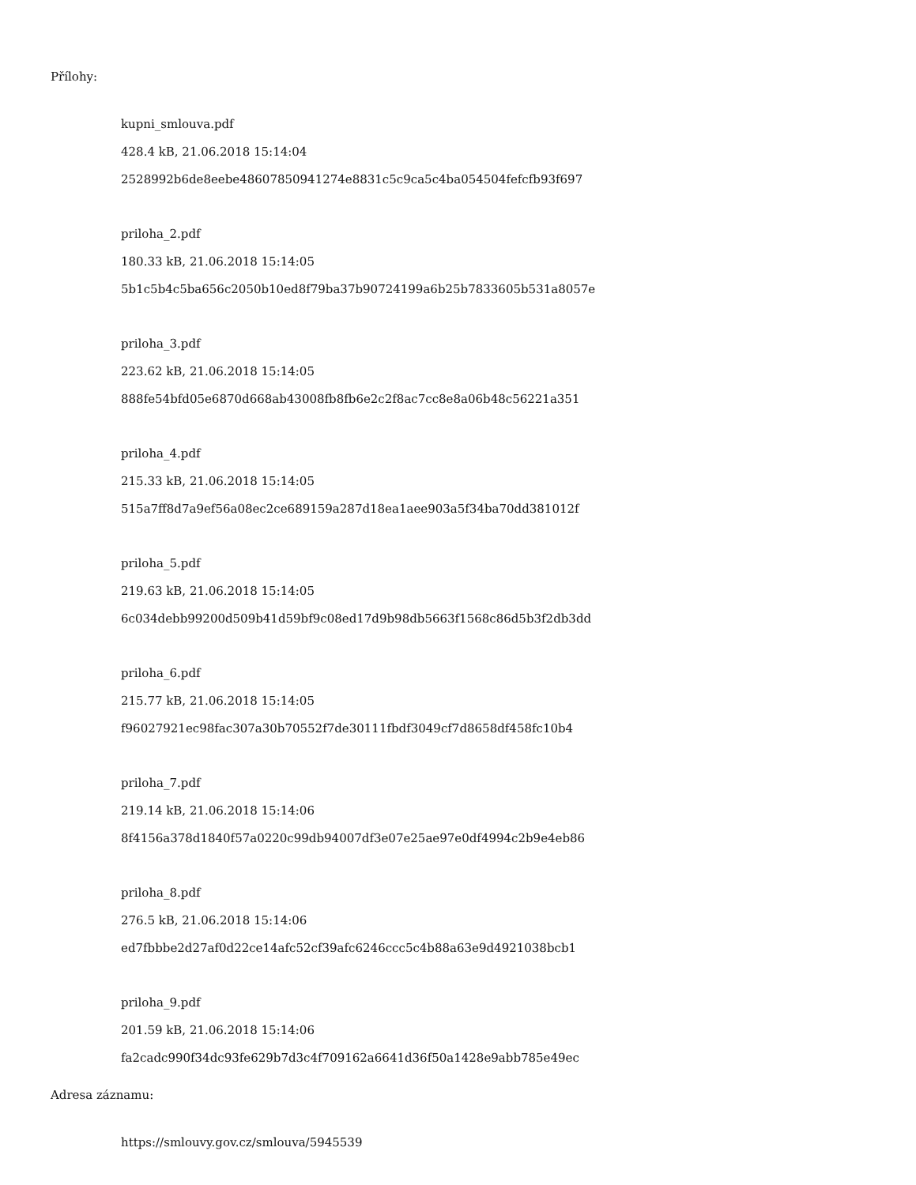Přílohy:
kupni_smlouva.pdf
428.4 kB, 21.06.2018 15:14:04
2528992b6de8eebe48607850941274e8831c5c9ca5c4ba054504fefcfb93f697
priloha_2.pdf
180.33 kB, 21.06.2018 15:14:05
5b1c5b4c5ba656c2050b10ed8f79ba37b90724199a6b25b7833605b531a8057e
priloha_3.pdf
223.62 kB, 21.06.2018 15:14:05
888fe54bfd05e6870d668ab43008fb8fb6e2c2f8ac7cc8e8a06b48c56221a351
priloha_4.pdf
215.33 kB, 21.06.2018 15:14:05
515a7ff8d7a9ef56a08ec2ce689159a287d18ea1aee903a5f34ba70dd381012f
priloha_5.pdf
219.63 kB, 21.06.2018 15:14:05
6c034debb99200d509b41d59bf9c08ed17d9b98db5663f1568c86d5b3f2db3dd
priloha_6.pdf
215.77 kB, 21.06.2018 15:14:05
f96027921ec98fac307a30b70552f7de30111fbdf3049cf7d8658df458fc10b4
priloha_7.pdf
219.14 kB, 21.06.2018 15:14:06
8f4156a378d1840f57a0220c99db94007df3e07e25ae97e0df4994c2b9e4eb86
priloha_8.pdf
276.5 kB, 21.06.2018 15:14:06
ed7fbbbe2d27af0d22ce14afc52cf39afc6246ccc5c4b88a63e9d4921038bcb1
priloha_9.pdf
201.59 kB, 21.06.2018 15:14:06
fa2cadc990f34dc93fe629b7d3c4f709162a6641d36f50a1428e9abb785e49ec
Adresa záznamu:
https://smlouvy.gov.cz/smlouva/5945539